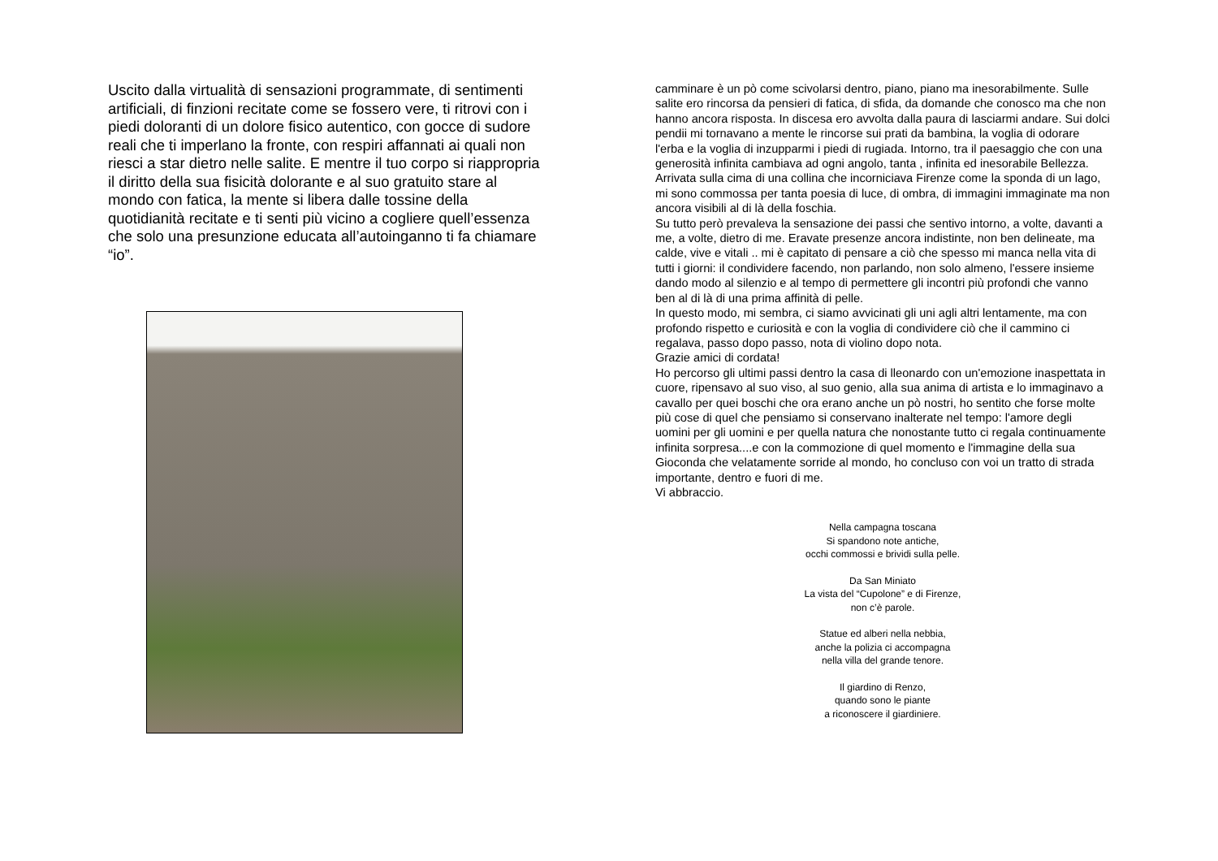Uscito dalla virtualità di sensazioni programmate, di sentimenti artificiali, di finzioni recitate come se fossero vere, ti ritrovi con i piedi doloranti di un dolore fisico autentico, con gocce di sudore reali che ti imperlano la fronte, con respiri affannati ai quali non riesci a star dietro nelle salite. E mentre il tuo corpo si riappropria il diritto della sua fisicità dolorante e al suo gratuito stare al mondo con fatica, la mente si libera dalle tossine della quotidianità recitate e ti senti più vicino a cogliere quell’essenza che solo una presunzione educata all’autoinganno ti fa chiamare “io”.
camminare è un pò come scivolarsi dentro, piano, piano ma inesorabilmente. Sulle salite ero rincorsa da pensieri di fatica, di sfida, da domande che conosco ma che non hanno ancora risposta. In discesa ero avvolta dalla paura di lasciarmi andare. Sui dolci pendii mi tornavano a mente le rincorse sui prati da bambina, la voglia di odorare l'erba e la voglia di inzupparmi i piedi di rugiada. Intorno, tra il paesaggio che con una generosità infinita cambiava ad ogni angolo, tanta , infinita ed inesorabile Bellezza.
Arrivata sulla cima di una collina che incorniciava Firenze come la sponda di un lago, mi sono commossa per tanta poesia di luce, di ombra, di immagini immaginate ma non ancora visibili al di là della foschia.
Su tutto però prevaleva la sensazione dei passi che sentivo intorno, a volte, davanti a me, a volte, dietro di me. Eravate presenze ancora indistinte, non ben delineate, ma calde, vive e vitali .. mi è capitato di pensare a ciò che spesso mi manca nella vita di tutti i giorni: il condividere facendo, non parlando, non solo almeno, l'essere insieme dando modo al silenzio e al tempo di permettere gli incontri più profondi che vanno ben al di là di una prima affinità di pelle.
In questo modo, mi sembra, ci siamo avvicinati gli uni agli altri lentamente, ma con profondo rispetto e curiosità e con la voglia di condividere ciò che il cammino ci regalava, passo dopo passo, nota di violino dopo nota.
Grazie amici di cordata!
Ho percorso gli ultimi passi dentro la casa di lleonardo con un'emozione inaspettata in cuore, ripensavo al suo viso, al suo genio, alla sua anima di artista e lo immaginavo a cavallo per quei boschi che ora erano anche un pò nostri, ho sentito che forse molte più cose di quel che pensiamo si conservano inalterate nel tempo: l'amore degli uomini per gli uomini e per quella natura che nonostante tutto ci regala continuamente infinita sorpresa....e con la commozione di quel momento e l'immagine della sua Gioconda che velatamente sorride al mondo, ho concluso con voi un tratto di strada importante, dentro e fuori di me.
Vi abbraccio.
Nella campagna toscana
Si spandono note antiche,
occhi commossi e brividi sulla pelle.
Da San Miniato
La vista del “Cupolone” e di Firenze,
non c’è parole.
Statue ed alberi nella nebbia,
anche la polizia ci accompagna
nella villa del grande tenore.
Il giardino di Renzo,
quando sono le piante
a riconoscere il giardiniere.